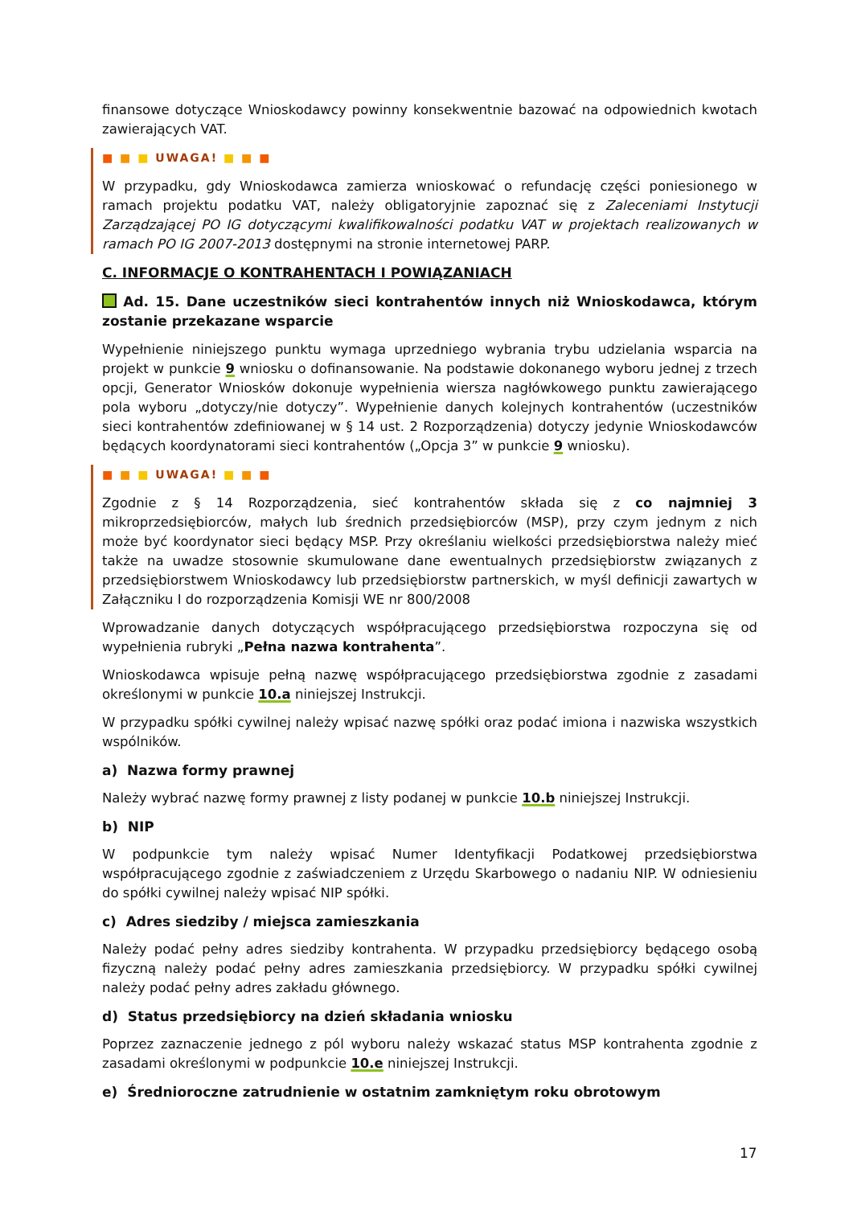finansowe dotyczące Wnioskodawcy powinny konsekwentnie bazować na odpowiednich kwotach zawierających VAT.
■ ■ ■ UWAGA! ■ ■ ■
W przypadku, gdy Wnioskodawca zamierza wnioskować o refundację części poniesionego w ramach projektu podatku VAT, należy obligatoryjnie zapoznać się z Zaleceniami Instytucji Zarządzającej PO IG dotyczącymi kwalifikowalności podatku VAT w projektach realizowanych w ramach PO IG 2007-2013 dostępnymi na stronie internetowej PARP.
C. INFORMACJE O KONTRAHENTACH I POWIĄZANIACH
Ad. 15. Dane uczestników sieci kontrahentów innych niż Wnioskodawca, którym zostanie przekazane wsparcie
Wypełnienie niniejszego punktu wymaga uprzedniego wybrania trybu udzielania wsparcia na projekt w punkcie 9 wniosku o dofinansowanie. Na podstawie dokonanego wyboru jednej z trzech opcji, Generator Wniosków dokonuje wypełnienia wiersza nagłówkowego punktu zawierającego pola wyboru „dotyczy/nie dotyczy”. Wypełnienie danych kolejnych kontrahentów (uczestników sieci kontrahentów zdefiniowanej w § 14 ust. 2 Rozporządzenia) dotyczy jedynie Wnioskodawców będących koordynatorami sieci kontrahentów („Opcja 3” w punkcie 9 wniosku).
■ ■ ■ UWAGA! ■ ■ ■
Zgodnie z § 14 Rozporządzenia, sieć kontrahentów składa się z co najmniej 3 mikroprzedsiębiorców, małych lub średnich przedsiębiorców (MSP), przy czym jednym z nich może być koordynator sieci będący MSP. Przy określaniu wielkości przedsiębiorstwa należy mieć także na uwadze stosownie skumulowane dane ewentualnych przedsiębiorstw związanych z przedsiębiorstwem Wnioskodawcy lub przedsiębiorstw partnerskich, w myśl definicji zawartych w Załączniku I do rozporządzenia Komisji WE nr 800/2008
Wprowadzanie danych dotyczących współpracującego przedsiębiorstwa rozpoczyna się od wypełnienia rubryki „Pełna nazwa kontrahenta”.
Wnioskodawca wpisuje pełną nazwę współpracującego przedsiębiorstwa zgodnie z zasadami określonymi w punkcie 10.a niniejszej Instrukcji.
W przypadku spółki cywilnej należy wpisać nazwę spółki oraz podać imiona i nazwiska wszystkich wspólników.
a) Nazwa formy prawnej
Należy wybrać nazwę formy prawnej z listy podanej w punkcie 10.b niniejszej Instrukcji.
b) NIP
W podpunkcie tym należy wpisać Numer Identyfikacji Podatkowej przedsiębiorstwa współpracującego zgodnie z zaświadczeniem z Urzędu Skarbowego o nadaniu NIP. W odniesieniu do spółki cywilnej należy wpisać NIP spółki.
c) Adres siedziby / miejsca zamieszkania
Należy podać pełny adres siedziby kontrahenta. W przypadku przedsiębiorcy będącego osobą fizyczną należy podać pełny adres zamieszkania przedsiębiorcy. W przypadku spółki cywilnej należy podać pełny adres zakładu głównego.
d) Status przedsiębiorcy na dzień składania wniosku
Poprzez zaznaczenie jednego z pól wyboru należy wskazać status MSP kontrahenta zgodnie z zasadami określonymi w podpunkcie 10.e niniejszej Instrukcji.
e) Średnioroczne zatrudnienie w ostatnim zamkniętym roku obrotowym
17